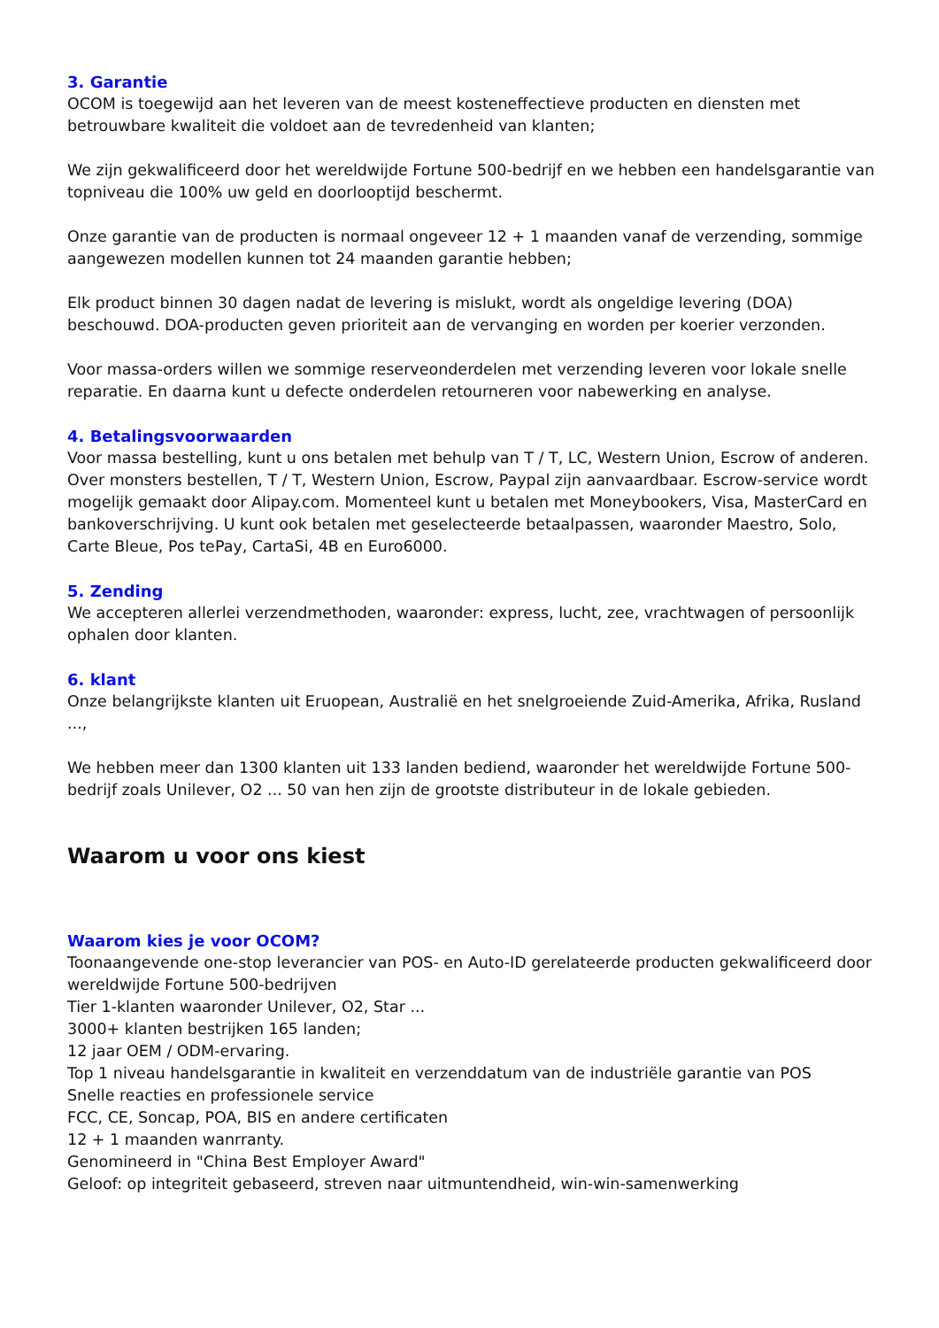3. Garantie
OCOM is toegewijd aan het leveren van de meest kosteneffectieve producten en diensten met betrouwbare kwaliteit die voldoet aan de tevredenheid van klanten;
We zijn gekwalificeerd door het wereldwijde Fortune 500-bedrijf en we hebben een handelsgarantie van topniveau die 100% uw geld en doorlooptijd beschermt.
Onze garantie van de producten is normaal ongeveer 12 + 1 maanden vanaf de verzending, sommige aangewezen modellen kunnen tot 24 maanden garantie hebben;
Elk product binnen 30 dagen nadat de levering is mislukt, wordt als ongeldige levering (DOA) beschouwd. DOA-producten geven prioriteit aan de vervanging en worden per koerier verzonden.
Voor massa-orders willen we sommige reserveonderdelen met verzending leveren voor lokale snelle reparatie. En daarna kunt u defecte onderdelen retourneren voor nabewerking en analyse.
4. Betalingsvoorwaarden
Voor massa bestelling, kunt u ons betalen met behulp van T / T, LC, Western Union, Escrow of anderen. Over monsters bestellen, T / T, Western Union, Escrow, Paypal zijn aanvaardbaar. Escrow-service wordt mogelijk gemaakt door Alipay.com. Momenteel kunt u betalen met Moneybookers, Visa, MasterCard en bankoverschrijving. U kunt ook betalen met geselecteerde betaalpassen, waaronder Maestro, Solo, Carte Bleue, Pos tePay, CartaSi, 4B en Euro6000.
5. Zending
We accepteren allerlei verzendmethoden, waaronder: express, lucht, zee, vrachtwagen of persoonlijk ophalen door klanten.
6. klant
Onze belangrijkste klanten uit Eruopean, Australië en het snelgroeiende Zuid-Amerika, Afrika, Rusland ...,
We hebben meer dan 1300 klanten uit 133 landen bediend, waaronder het wereldwijde Fortune 500-bedrijf zoals Unilever, O2 ... 50 van hen zijn de grootste distributeur in de lokale gebieden.
Waarom u voor ons kiest
Waarom kies je voor OCOM?
Toonaangevende one-stop leverancier van POS- en Auto-ID gerelateerde producten gekwalificeerd door wereldwijde Fortune 500-bedrijven
Tier 1-klanten waaronder Unilever, O2, Star ...
3000+ klanten bestrijken 165 landen;
12 jaar OEM / ODM-ervaring.
Top 1 niveau handelsgarantie in kwaliteit en verzenddatum van de industriële garantie van POS
Snelle reacties en professionele service
FCC, CE, Soncap, POA, BIS en andere certificaten
12 + 1 maanden wanrranty.
Genomineerd in "China Best Employer Award"
Geloof: op integriteit gebaseerd, streven naar uitmuntendheid, win-win-samenwerking